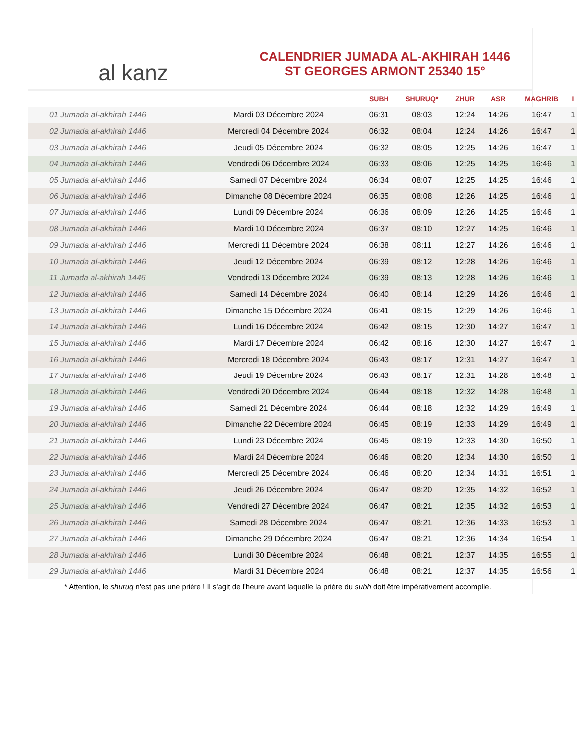al kanz
CALENDRIER JUMADA AL-AKHIRAH 1446
ST GEORGES ARMONT 25340 15°
| | | SUBH | SHURUQ* | ZHUR | ASR | MAGHRIB | I |
| --- | --- | --- | --- | --- | --- | --- | --- |
| 01 Jumada al-akhirah 1446 | Mardi 03 Décembre 2024 | 06:31 | 08:03 | 12:24 | 14:26 | 16:47 | 1 |
| 02 Jumada al-akhirah 1446 | Mercredi 04 Décembre 2024 | 06:32 | 08:04 | 12:24 | 14:26 | 16:47 | 1 |
| 03 Jumada al-akhirah 1446 | Jeudi 05 Décembre 2024 | 06:32 | 08:05 | 12:25 | 14:26 | 16:47 | 1 |
| 04 Jumada al-akhirah 1446 | Vendredi 06 Décembre 2024 | 06:33 | 08:06 | 12:25 | 14:25 | 16:46 | 1 |
| 05 Jumada al-akhirah 1446 | Samedi 07 Décembre 2024 | 06:34 | 08:07 | 12:25 | 14:25 | 16:46 | 1 |
| 06 Jumada al-akhirah 1446 | Dimanche 08 Décembre 2024 | 06:35 | 08:08 | 12:26 | 14:25 | 16:46 | 1 |
| 07 Jumada al-akhirah 1446 | Lundi 09 Décembre 2024 | 06:36 | 08:09 | 12:26 | 14:25 | 16:46 | 1 |
| 08 Jumada al-akhirah 1446 | Mardi 10 Décembre 2024 | 06:37 | 08:10 | 12:27 | 14:25 | 16:46 | 1 |
| 09 Jumada al-akhirah 1446 | Mercredi 11 Décembre 2024 | 06:38 | 08:11 | 12:27 | 14:26 | 16:46 | 1 |
| 10 Jumada al-akhirah 1446 | Jeudi 12 Décembre 2024 | 06:39 | 08:12 | 12:28 | 14:26 | 16:46 | 1 |
| 11 Jumada al-akhirah 1446 | Vendredi 13 Décembre 2024 | 06:39 | 08:13 | 12:28 | 14:26 | 16:46 | 1 |
| 12 Jumada al-akhirah 1446 | Samedi 14 Décembre 2024 | 06:40 | 08:14 | 12:29 | 14:26 | 16:46 | 1 |
| 13 Jumada al-akhirah 1446 | Dimanche 15 Décembre 2024 | 06:41 | 08:15 | 12:29 | 14:26 | 16:46 | 1 |
| 14 Jumada al-akhirah 1446 | Lundi 16 Décembre 2024 | 06:42 | 08:15 | 12:30 | 14:27 | 16:47 | 1 |
| 15 Jumada al-akhirah 1446 | Mardi 17 Décembre 2024 | 06:42 | 08:16 | 12:30 | 14:27 | 16:47 | 1 |
| 16 Jumada al-akhirah 1446 | Mercredi 18 Décembre 2024 | 06:43 | 08:17 | 12:31 | 14:27 | 16:47 | 1 |
| 17 Jumada al-akhirah 1446 | Jeudi 19 Décembre 2024 | 06:43 | 08:17 | 12:31 | 14:28 | 16:48 | 1 |
| 18 Jumada al-akhirah 1446 | Vendredi 20 Décembre 2024 | 06:44 | 08:18 | 12:32 | 14:28 | 16:48 | 1 |
| 19 Jumada al-akhirah 1446 | Samedi 21 Décembre 2024 | 06:44 | 08:18 | 12:32 | 14:29 | 16:49 | 1 |
| 20 Jumada al-akhirah 1446 | Dimanche 22 Décembre 2024 | 06:45 | 08:19 | 12:33 | 14:29 | 16:49 | 1 |
| 21 Jumada al-akhirah 1446 | Lundi 23 Décembre 2024 | 06:45 | 08:19 | 12:33 | 14:30 | 16:50 | 1 |
| 22 Jumada al-akhirah 1446 | Mardi 24 Décembre 2024 | 06:46 | 08:20 | 12:34 | 14:30 | 16:50 | 1 |
| 23 Jumada al-akhirah 1446 | Mercredi 25 Décembre 2024 | 06:46 | 08:20 | 12:34 | 14:31 | 16:51 | 1 |
| 24 Jumada al-akhirah 1446 | Jeudi 26 Décembre 2024 | 06:47 | 08:20 | 12:35 | 14:32 | 16:52 | 1 |
| 25 Jumada al-akhirah 1446 | Vendredi 27 Décembre 2024 | 06:47 | 08:21 | 12:35 | 14:32 | 16:53 | 1 |
| 26 Jumada al-akhirah 1446 | Samedi 28 Décembre 2024 | 06:47 | 08:21 | 12:36 | 14:33 | 16:53 | 1 |
| 27 Jumada al-akhirah 1446 | Dimanche 29 Décembre 2024 | 06:47 | 08:21 | 12:36 | 14:34 | 16:54 | 1 |
| 28 Jumada al-akhirah 1446 | Lundi 30 Décembre 2024 | 06:48 | 08:21 | 12:37 | 14:35 | 16:55 | 1 |
| 29 Jumada al-akhirah 1446 | Mardi 31 Décembre 2024 | 06:48 | 08:21 | 12:37 | 14:35 | 16:56 | 1 |
* Attention, le shuruq n'est pas une prière ! Il s'agit de l'heure avant laquelle la prière du subh doit être impérativement accomplie.